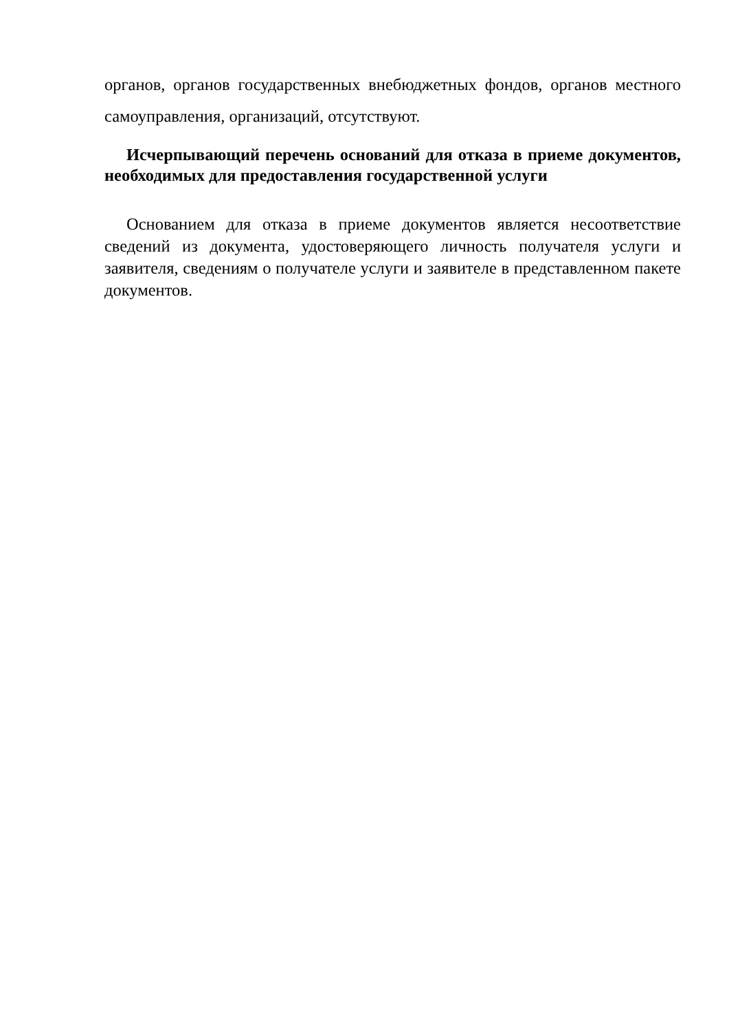органов, органов государственных внебюджетных фондов, органов местного самоуправления, организаций, отсутствуют.
Исчерпывающий перечень оснований для отказа в приеме документов, необходимых для предоставления государственной услуги
Основанием для отказа в приеме документов является несоответствие сведений из документа, удостоверяющего личность получателя услуги и заявителя, сведениям о получателе услуги и заявителе в представленном пакете документов.